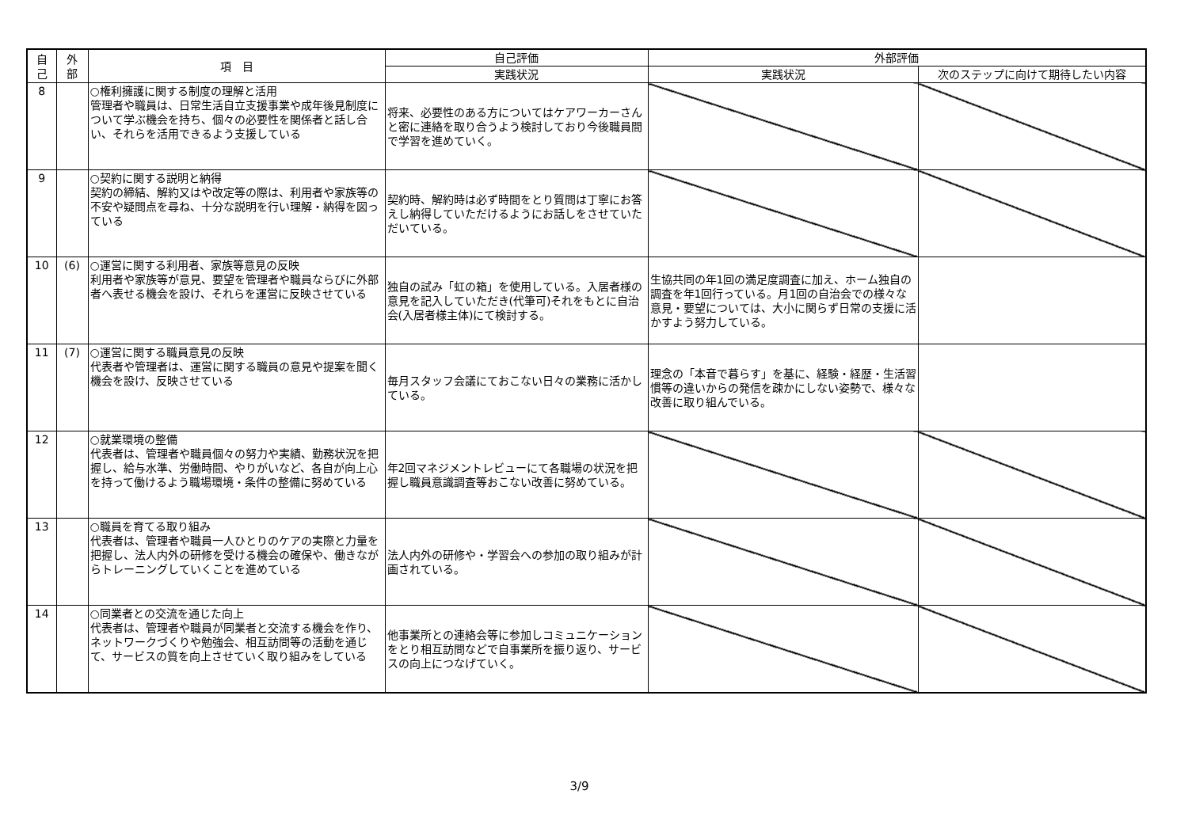| 自 己 | 外 部 | 項 目 | 自己評価 | 外部評価 | |
| --- | --- | --- | --- | --- | --- |
| | | | 実践状況 | 実践状況 | 次のステップに向けて期待したい内容 |
| 8 | | ○権利擁護に関する制度の理解と活用 管理者や職員は、日常生活自立支援事業や成年後見制度について学ぶ機会を持ち、個々の必要性を関係者と話し合い、それらを活用できるよう支援している | 将来、必要性のある方についてはケアワーカーさんと密に連絡を取り合うよう検討しており今後職員間で学習を進めていく。 | | |
| 9 | | ○契約に関する説明と納得 契約の締結、解約又はや改定等の際は、利用者や家族等の不安や疑問点を尋ね、十分な説明を行い理解・納得を図っている | 契約時、解約時は必ず時間をとり質問は丁寧にお答えし納得していただけるようにお話しをさせていただいている。 | | |
| 10 | (6) | ○運営に関する利用者、家族等意見の反映 利用者や家族等が意見、要望を管理者や職員ならびに外部者へ表せる機会を設け、それらを運営に反映させている | 独自の試み「虹の箱」を使用している。入居者様の意見を記入していただき(代筆可)それをもとに自治会(入居者様主体)にて検討する。 | 生協共同の年1回の満足度調査に加え、ホーム独自の調査を年1回行っている。月1回の自治会での様々な意見・要望については、大小に関らず日常の支援に活かすよう努力している。 | |
| 11 | (7) | ○運営に関する職員意見の反映 代表者や管理者は、運営に関する職員の意見や提案を聞く機会を設け、反映させている | 毎月スタッフ会議にておこない日々の業務に活かしている。 | 理念の「本音で暮らす」を基に、経験・経歴・生活習慣等の違いからの発信を疎かにしない姿勢で、様々な改善に取り組んでいる。 | |
| 12 | | ○就業環境の整備 代表者は、管理者や職員個々の努力や実績、勤務状況を把握し、給与水準、労働時間、やりがいなど、各自が向上心を持って働けるよう職場環境・条件の整備に努めている | 年2回マネジメントレビューにて各職場の状況を把握し職員意識調査等おこない改善に努めている。 | | |
| 13 | | ○職員を育てる取り組み 代表者は、管理者や職員一人ひとりのケアの実際と力量を把握し、法人内外の研修を受ける機会の確保や、働きながらトレーニングしていくことを進めている | 法人内外の研修や・学習会への参加の取り組みが計画されている。 | | |
| 14 | | ○同業者との交流を通じた向上 代表者は、管理者や職員が同業者と交流する機会を作り、ネットワークづくりや勉強会、相互訪問等の活動を通じて、サービスの質を向上させていく取り組みをしている | 他事業所との連絡会等に参加しコミュニケーションをとり相互訪問などで自事業所を振り返り、サービスの向上につなげていく。 | | |
3/9